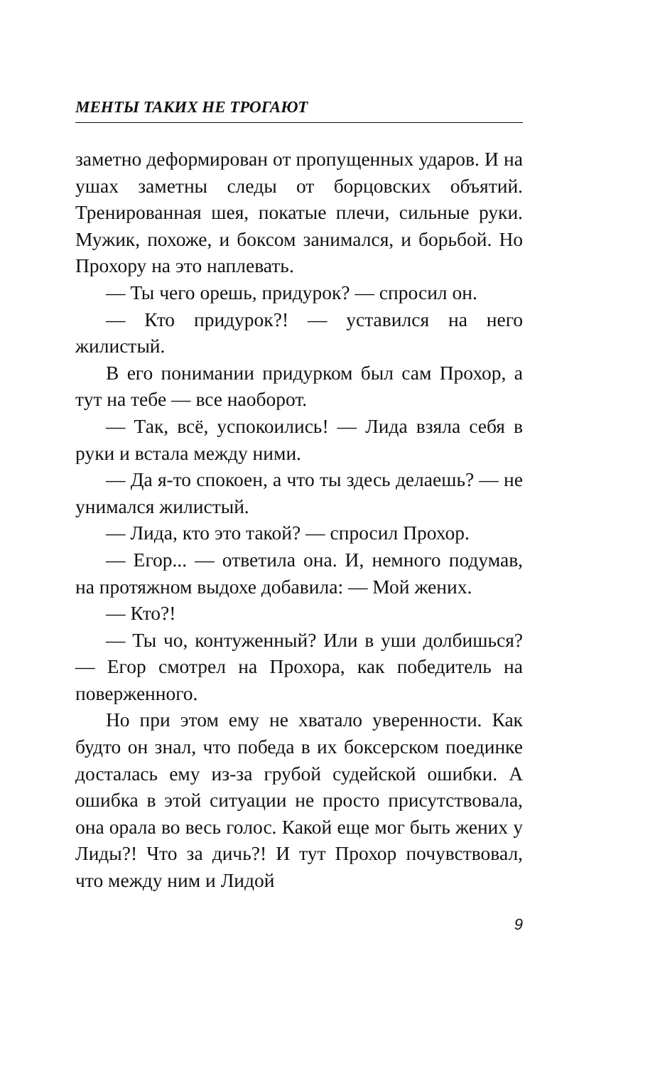МЕНТЫ ТАКИХ НЕ ТРОГАЮТ
заметно деформирован от пропущенных ударов. И на ушах заметны следы от борцовских объятий. Тренированная шея, покатые плечи, сильные руки. Мужик, похоже, и боксом занимался, и борьбой. Но Прохору на это наплевать.
— Ты чего орешь, придурок? — спросил он.
— Кто придурок?! — уставился на него жилистый.
В его понимании придурком был сам Прохор, а тут на тебе — все наоборот.
— Так, всё, успокоились! — Лида взяла себя в руки и встала между ними.
— Да я-то спокоен, а что ты здесь делаешь? — не унимался жилистый.
— Лида, кто это такой? — спросил Прохор.
— Егор... — ответила она. И, немного подумав, на протяжном выдохе добавила: — Мой жених.
— Кто?!
— Ты чо, контуженный? Или в уши долбишься? — Егор смотрел на Прохора, как победитель на поверженного.
Но при этом ему не хватало уверенности. Как будто он знал, что победа в их боксерском поединке досталась ему из-за грубой судейской ошибки. А ошибка в этой ситуации не просто присутствовала, она орала во весь голос. Какой еще мог быть жених у Лиды?! Что за дичь?! И тут Прохор почувствовал, что между ним и Лидой
9